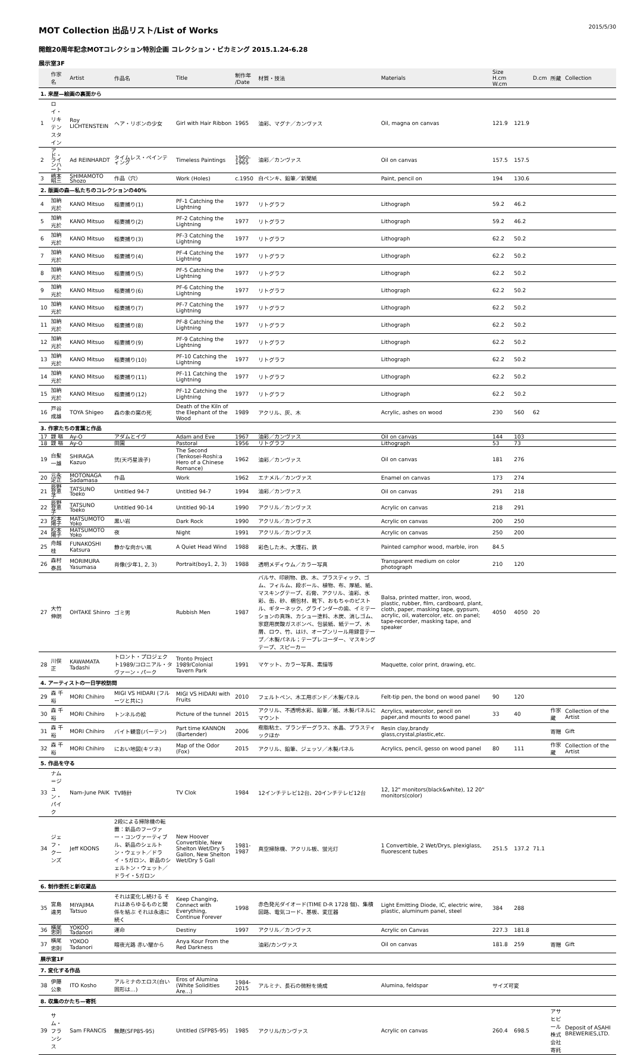MOT Collection 出品リスト/List of Works
2015/5/30
開館20周年記念MOTコレクション特別企画 コレクション・ビカミング 2015.1.24-6.28
展示室3F
| | 作家名 | Artist | 作品名 | Title | 制作年 /Date | 材質・技法 | Materials | Size H.cm W.cm | | D.cm | 所蔵 | Collection |
| --- | --- | --- | --- | --- | --- | --- | --- | --- | --- | --- | --- | --- |
| 1. 来歴—絵画の裏面から | | | | | | | | | | | | |
| 1 | ロイ・リキテンスタイン | Roy LICHTENSTEIN | ヘア・リボンの少女 | Girl with Hair Ribbon | 1965 | 油彩、マグナ／カンヴァス | Oil, magna on canvas | 121.9 | 121.9 | | | |
| 2 | アド・ラインハート | Ad REINHARDT | タイムレス・ペインティング | Timeless Paintings | 1960-1965 | 油彩／カンヴァス | Oil on canvas | 157.5 | 157.5 | | | |
| 3 | 嶋本 昭三 | SHIMAMOTO Shozo | 作品（穴） | Work (Holes) | c.1950 | 白ペンキ、鉛筆／新聞紙 | Paint, pencil on | 194 | 130.6 | | | |
| 2. 版画の森—私たちのコレクションの40% | | | | | | | | | | | | |
| 4 | 加納光於 | KANO Mitsuo | 稲妻捕り(1) | PF-1 Catching the Lightning | 1977 | リトグラフ | Lithograph | 59.2 | 46.2 | | | |
| 5 | 加納光於 | KANO Mitsuo | 稲妻捕り(2) | PF-2 Catching the Lightning | 1977 | リトグラフ | Lithograph | 59.2 | 46.2 | | | |
| 6 | 加納光於 | KANO Mitsuo | 稲妻捕り(3) | PF-3 Catching the Lightning | 1977 | リトグラフ | Lithograph | 62.2 | 50.2 | | | |
| 7 | 加納光於 | KANO Mitsuo | 稲妻捕り(4) | PF-4 Catching the Lightning | 1977 | リトグラフ | Lithograph | 62.2 | 50.2 | | | |
| 8 | 加納光於 | KANO Mitsuo | 稲妻捕り(5) | PF-5 Catching the Lightning | 1977 | リトグラフ | Lithograph | 62.2 | 50.2 | | | |
| 9 | 加納光於 | KANO Mitsuo | 稲妻捕り(6) | PF-6 Catching the Lightning | 1977 | リトグラフ | Lithograph | 62.2 | 50.2 | | | |
| 10 | 加納光於 | KANO Mitsuo | 稲妻捕り(7) | PF-7 Catching the Lightning | 1977 | リトグラフ | Lithograph | 62.2 | 50.2 | | | |
| 11 | 加納光於 | KANO Mitsuo | 稲妻捕り(8) | PF-8 Catching the Lightning | 1977 | リトグラフ | Lithograph | 62.2 | 50.2 | | | |
| 12 | 加納光於 | KANO Mitsuo | 稲妻捕り(9) | PF-9 Catching the Lightning | 1977 | リトグラフ | Lithograph | 62.2 | 50.2 | | | |
| 13 | 加納光於 | KANO Mitsuo | 稲妻捕り(10) | PF-10 Catching the Lightning | 1977 | リトグラフ | Lithograph | 62.2 | 50.2 | | | |
| 14 | 加納光於 | KANO Mitsuo | 稲妻捕り(11) | PF-11 Catching the Lightning | 1977 | リトグラフ | Lithograph | 62.2 | 50.2 | | | |
| 15 | 加納光於 | KANO Mitsuo | 稲妻捕り(12) | PF-12 Catching the Lightning | 1977 | リトグラフ | Lithograph | 62.2 | 50.2 | | | |
| 16 | 戸谷 成雄 | TOYA Shigeo | 森の象の窯の死 | Death of the Kiln of the Elephant of the Wood | 1989 | アクリル、灰、木 | Acrylic, ashes on wood | 230 | 560 | 62 | | |
| 3. 作家たちの言葉と作品 | | | | | | | | | | | | |
| 17 | 靉 嘔 | Ay-O | アダムとイヴ | Adam and Eve | 1967 | 油彩／カンヴァス | Oil on canvas | 144 | 103 | | | |
| 18 | 靉 嘔 | Ay-O | 田園 | Pastoral | 1956 | リトグラフ | Lithograph | 53 | 73 | | | |
| 19 | 白髪 一雄 | SHIRAGA Kazuo | 弐(天巧星浪子) | The Second (Tenkosei-Roshi:a Hero of a Chinese Romance) | 1962 | 油彩／カンヴァス | Oil on canvas | 181 | 276 | | | |
| 20 | 元永 定正 | MOTONAGA Sadamasa | 作品 | Work | 1962 | エナメル／カンヴァス | Enamel on canvas | 173 | 274 | | | |
| 21 | 辰野 登恵子 | TATSUNO Toeko | Untitled 94-7 | Untitled 94-7 | 1994 | 油彩／カンヴァス | Oil on canvas | 291 | 218 | | | |
| 22 | 辰野 登恵子 | TATSUNO Toeko | Untitled 90-14 | Untitled 90-14 | 1990 | アクリル／カンヴァス | Acrylic on canvas | 218 | 291 | | | |
| 23 | 松本 陽子 | MATSUMOTO Yoko | 黒い岩 | Dark Rock | 1990 | アクリル／カンヴァス | Acrylic on canvas | 200 | 250 | | | |
| 24 | 松本 陽子 | MATSUMOTO Yoko | 夜 | Night | 1991 | アクリル／カンヴァス | Acrylic on canvas | 250 | 200 | | | |
| 25 | 舟越 桂 | FUNAKOSHI Katsura | 静かな向かい風 | A Quiet Head Wind | 1988 | 彩色した木、大理石、鉄 | Painted camphor wood, marble, iron | 84.5 | | | | |
| 26 | 森村 泰昌 | MORIMURA Yasumasa | 肖像(少年1, 2, 3) | Portrait(boy1, 2, 3) | 1988 | 透明メディウム／カラー写真 | Transparent medium on color photograph | 210 | 120 | | | |
| 27 | 大竹 伸朗 | OHTAKE Shinro | ゴミ男 | Rubbish Men | 1987 | バルサ、印刷物、鉄、木、プラスティック、ゴム、フィルム、段ボール、植物、布、厚紙、紙、マスキングテープ、石膏、アクリル、油彩、水彩、缶、砂、梱包材、靴下、おもちゃのピストル、ギターネック、グラインダーの歯、イミテーションの真珠、カシュー塗料、木炭、消しゴム、家庭用炭酸ガスボンベ、包装紙、紙テープ、木屑、ロウ、竹、はけ、オープンリール用録音テープ／木製パネル；テープレコーダー、マスキングテープ、スピーカー | Balsa, printed matter, iron, wood, plastic, rubber, film, cardboard, plant, cloth, paper, masking tape, gypsum, acrylic, oil, watercolor, etc. on panel; tape-recorder, masking tape, and speaker | 4050 | 4050 | 20 | | |
| 28 | 川俣 正 | KAWAMATA Tadashi | トロント・プロジェクト1989/コロニアル・タヴァーン・パーク | Tronto Project 1989/Colonial Tavern Park | 1991 | マケット、カラー写真、素描等 | Maquette, color print, drawing, etc. | | | | | |
| 4. アーティストの一日学校訪問 | | | | | | | | | | | | |
| 29 | 森 千裕 | MORI Chihiro | MIGI VS HIDARI (フルーツと共に) | MIGI VS HIDARI with Fruits | 2010 | フェルトペン、木工用ボンド／木製パネル | Felt-tip pen, the bond on wood panel | 90 | 120 | | | |
| 30 | 森 千裕 | MORI Chihiro | トンネルの絵 | Picture of the tunnel | 2015 | アクリル、不透明水彩、鉛筆／紙、木製パネルにマウント | Acrylics, watercolor, pencil on paper,and mounts to wood panel | 33 | 40 | | 作家蔵 | Collection of the Artist |
| 31 | 森 千裕 | MORI Chihiro | バイト観音(バーテン) | Part time KANNON (Bartender) | 2006 | 樹脂粘土、ブランデーグラス、水晶、プラスティックほか | Resin clay,brandy glass,crystal,plastic,etc. | | | | 寄贈 | Gift |
| 32 | 森 千裕 | MORI Chihiro | におい地図(キツネ) | Map of the Odor (Fox) | 2015 | アクリル、鉛筆、ジェッソ／木製パネル | Acrylics, pencil, gesso on wood panel | 80 | 111 | | 作家蔵 | Collection of the Artist |
| 5. 作品を守る | | | | | | | | | | | | |
| 33 | ナム＝ジュン・パイク | Nam-June PAIK | TV時計 | TV Clok | 1984 | 12インチテレビ12台、20インチテレビ12台 | 12, 12" monitors(black&white), 12 20" monitors(color) | | | | | |
| 34 | ジェフ・クーンズ | Jeff KOONS | 2段による掃除機の転置：新品のフーヴァー・コンヴァーティブル、新品のシェルトン・ウェット／ドライ・5ガロン、新品のシェルトン・ウェット／ドライ・5ガロン | New Hoover Convertible, New Shelton Wet/Dry 5 Gallon, New Shelton Wet/Dry 5 Gall | 1981-1987 | 真空掃除機、アクリル板、蛍光灯 | 1 Convertible, 2 Wet/Drys, plexiglass, fluorescent tubes | 251.5 | 137.2 | 71.1 | | |
| 6. 制作委託と新収蔵品 | | | | | | | | | | | | |
| 35 | 宮島 達男 | MIYAJIMA Tatsuo | それは変化し続ける それはあらゆるものと関係を結ぶ それは永遠に続く | Keep Changing, Connect with Everything, Continue Forever | 1998 | 赤色発光ダイオード(TIME D-R 1728 個)、集積回路、電気コード、基板、変圧器 | Light Emitting Diode, IC, electric wire, plastic, aluminum panel, steel | 384 | 288 | | | |
| 36 | 横尾 忠則 | YOKOO Tadanori | 運命 | Destiny | 1997 | アクリル／カンヴァス | Acrylic on Canvas | 227.3 | 181.8 | | | |
| 37 | 横尾 忠則 | YOKOO Tadanori | 暗夜光路 赤い闇から | Anya Kour From the Red Darkness | | 油彩/カンヴァス | Oil on canvas | 181.8 | 259 | | 寄贈 | Gift |
| 展示室1F | | | | | | | | | | | | |
| 7. 変化する作品 | | | | | | | | | | | | |
| 38 | 伊藤 公象 | ITO Kosho | アルミナのエロス(白い固形は…) | Eros of Alumina (White Solidities Are...) | 1984-2015 | アルミナ、長石の微粉を焼成 | Alumina, feldspar | サイズ可変 | | | | |
| 8. 収集のかたち—寄託 | | | | | | | | | | | | |
| 39 | サム・フランシス | Sam FRANCIS | 無題(SFP85-95) | Untitled (SFP85-95) | 1985 | アクリル/カンヴァス | Acrylic on canvas | 260.4 | 698.5 | | アサヒビール株式会社寄託 | Deposit of ASAHI BREWERIES,LTD. |